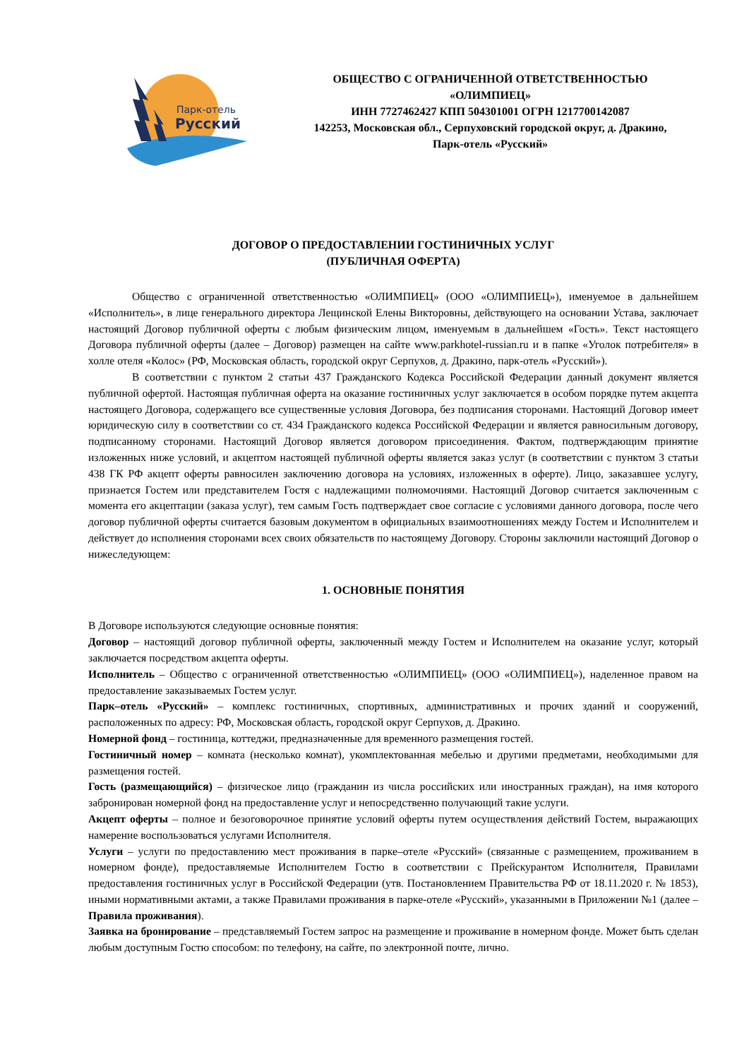Парк-отель
Русский
ОБЩЕСТВО С ОГРАНИЧЕННОЙ ОТВЕТСТВЕННОСТЬЮ
«ОЛИМПИЕЦ»
ИНН 7727462427 КПП 504301001 ОГРН 1217700142087
142253, Московская обл., Серпуховский городской округ, д. Дракино,
Парк-отель «Русский»
ДОГОВОР О ПРЕДОСТАВЛЕНИИ ГОСТИНИЧНЫХ УСЛУГ
(ПУБЛИЧНАЯ ОФЕРТА)
Общество с ограниченной ответственностью «ОЛИМПИЕЦ» (ООО «ОЛИМПИЕЦ»), именуемое в дальнейшем «Исполнитель», в лице генерального директора Лещинской Елены Викторовны, действующего на основании Устава, заключает настоящий Договор публичной оферты с любым физическим лицом, именуемым в дальнейшем «Гость». Текст настоящего Договора публичной оферты (далее – Договор) размещен на сайте www.parkhotel-russian.ru и в папке «Уголок потребителя» в холле отеля «Колос» (РФ, Московская область, городской округ Серпухов, д. Дракино, парк-отель «Русский»).
В соответствии с пунктом 2 статьи 437 Гражданского Кодекса Российской Федерации данный документ является публичной офертой. Настоящая публичная оферта на оказание гостиничных услуг заключается в особом порядке путем акцепта настоящего Договора, содержащего все существенные условия Договора, без подписания сторонами. Настоящий Договор имеет юридическую силу в соответствии со ст. 434 Гражданского кодекса Российской Федерации и является равносильным договору, подписанному сторонами. Настоящий Договор является договором присоединения. Фактом, подтверждающим принятие изложенных ниже условий, и акцептом настоящей публичной оферты является заказ услуг (в соответствии с пунктом 3 статьи 438 ГК РФ акцепт оферты равносилен заключению договора на условиях, изложенных в оферте). Лицо, заказавшее услугу, признается Гостем или представителем Гостя с надлежащими полномочиями. Настоящий Договор считается заключенным с момента его акцептации (заказа услуг), тем самым Гость подтверждает свое согласие с условиями данного договора, после чего договор публичной оферты считается базовым документом в официальных взаимоотношениях между Гостем и Исполнителем и действует до исполнения сторонами всех своих обязательств по настоящему Договору. Стороны заключили настоящий Договор о нижеследующем:
1. ОСНОВНЫЕ ПОНЯТИЯ
В Договоре используются следующие основные понятия:
Договор – настоящий договор публичной оферты, заключенный между Гостем и Исполнителем на оказание услуг, который заключается посредством акцепта оферты.
Исполнитель – Общество с ограниченной ответственностью «ОЛИМПИЕЦ» (ООО «ОЛИМПИЕЦ»), наделенное правом на предоставление заказываемых Гостем услуг.
Парк–отель «Русский» – комплекс гостиничных, спортивных, административных и прочих зданий и сооружений, расположенных по адресу: РФ, Московская область, городской округ Серпухов, д. Дракино.
Номерной фонд – гостиница, коттеджи, предназначенные для временного размещения гостей.
Гостиничный номер – комната (несколько комнат), укомплектованная мебелью и другими предметами, необходимыми для размещения гостей.
Гость (размещающийся) – физическое лицо (гражданин из числа российских или иностранных граждан), на имя которого забронирован номерной фонд на предоставление услуг и непосредственно получающий такие услуги.
Акцепт оферты – полное и безоговорочное принятие условий оферты путем осуществления действий Гостем, выражающих намерение воспользоваться услугами Исполнителя.
Услуги – услуги по предоставлению мест проживания в парке–отеле «Русский» (связанные с размещением, проживанием в номерном фонде), предоставляемые Исполнителем Гостю в соответствии с Прейскурантом Исполнителя, Правилами предоставления гостиничных услуг в Российской Федерации (утв. Постановлением Правительства РФ от 18.11.2020 г. № 1853), иными нормативными актами, а также Правилами проживания в парке-отеле «Русский», указанными в Приложении №1 (далее – Правила проживания).
Заявка на бронирование – представляемый Гостем запрос на размещение и проживание в номерном фонде. Может быть сделан любым доступным Гостю способом: по телефону, на сайте, по электронной почте, лично.